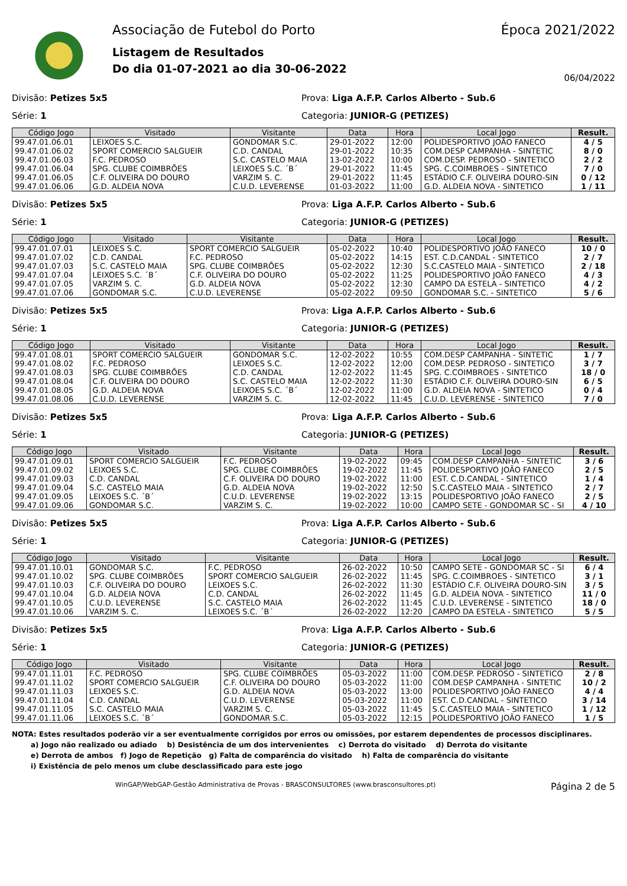Associação de Futebol do Porto
Listagem de Resultados
Do dia 01-07-2021 ao dia 30-06-2022
Época 2021/2022
06/04/2022
Divisão: Petizes 5x5 Prova: Liga A.F.P. Carlos Alberto - Sub.6
Série: 1 Categoria: JUNIOR-G (PETIZES)
| Código Jogo | Visitado | Visitante | Data | Hora | Local Jogo | Result. |
| --- | --- | --- | --- | --- | --- | --- |
| 99.47.01.06.01 | LEIXOES S.C. | GONDOMAR S.C. | 29-01-2022 | 12:00 | POLIDESPORTIVO JOÃO FANECO | 4 / 5 |
| 99.47.01.06.02 | SPORT COMERCIO SALGUEIR | C.D. CANDAL | 29-01-2022 | 10:35 | COM.DESP CAMPANHA - SINTETIC | 8 / 0 |
| 99.47.01.06.03 | F.C. PEDROSO | S.C. CASTELO MAIA | 13-02-2022 | 10:00 | COM.DESP. PEDROSO - SINTETICO | 2 / 2 |
| 99.47.01.06.04 | SPG. CLUBE COIMBRÕES | LEIXOES S.C. ´B´ | 29-01-2022 | 11:45 | SPG. C.COIMBROES - SINTETICO | 7 / 0 |
| 99.47.01.06.05 | C.F. OLIVEIRA DO DOURO | VARZIM S. C. | 29-01-2022 | 11:45 | ESTÁDIO C.F. OLIVEIRA DOURO-SIN | 0 / 12 |
| 99.47.01.06.06 | G.D. ALDEIA NOVA | C.U.D. LEVERENSE | 01-03-2022 | 11:00 | G.D. ALDEIA NOVA - SINTETICO | 1 / 11 |
Divisão: Petizes 5x5 Prova: Liga A.F.P. Carlos Alberto - Sub.6
Série: 1 Categoria: JUNIOR-G (PETIZES)
| Código Jogo | Visitado | Visitante | Data | Hora | Local Jogo | Result. |
| --- | --- | --- | --- | --- | --- | --- |
| 99.47.01.07.01 | LEIXOES S.C. | SPORT COMERCIO SALGUEIR | 05-02-2022 | 10:40 | POLIDESPORTIVO JOÃO FANECO | 10 / 0 |
| 99.47.01.07.02 | C.D. CANDAL | F.C. PEDROSO | 05-02-2022 | 14:15 | EST. C.D.CANDAL - SINTETICO | 2 / 7 |
| 99.47.01.07.03 | S.C. CASTELO MAIA | SPG. CLUBE COIMBRÕES | 05-02-2022 | 12:30 | S.C.CASTELO MAIA - SINTETICO | 2 / 18 |
| 99.47.01.07.04 | LEIXOES S.C. ´B´ | C.F. OLIVEIRA DO DOURO | 05-02-2022 | 11:25 | POLIDESPORTIVO JOÃO FANECO | 4 / 3 |
| 99.47.01.07.05 | VARZIM S. C. | G.D. ALDEIA NOVA | 05-02-2022 | 12:30 | CAMPO DA ESTELA - SINTETICO | 4 / 2 |
| 99.47.01.07.06 | GONDOMAR S.C. | C.U.D. LEVERENSE | 05-02-2022 | 09:50 | GONDOMAR S.C. - SINTETICO | 5 / 6 |
Divisão: Petizes 5x5 Prova: Liga A.F.P. Carlos Alberto - Sub.6
Série: 1 Categoria: JUNIOR-G (PETIZES)
| Código Jogo | Visitado | Visitante | Data | Hora | Local Jogo | Result. |
| --- | --- | --- | --- | --- | --- | --- |
| 99.47.01.08.01 | SPORT COMERCIO SALGUEIR | GONDOMAR S.C. | 12-02-2022 | 10:55 | COM.DESP CAMPANHA - SINTETIC | 1 / 7 |
| 99.47.01.08.02 | F.C. PEDROSO | LEIXOES S.C. | 12-02-2022 | 12:00 | COM.DESP. PEDROSO - SINTETICO | 3 / 7 |
| 99.47.01.08.03 | SPG. CLUBE COIMBRÕES | C.D. CANDAL | 12-02-2022 | 11:45 | SPG. C.COIMBROES - SINTETICO | 18 / 0 |
| 99.47.01.08.04 | C.F. OLIVEIRA DO DOURO | S.C. CASTELO MAIA | 12-02-2022 | 11:30 | ESTÁDIO C.F. OLIVEIRA DOURO-SIN | 6 / 5 |
| 99.47.01.08.05 | G.D. ALDEIA NOVA | LEIXOES S.C. ´B´ | 12-02-2022 | 11:00 | G.D. ALDEIA NOVA - SINTETICO | 0 / 4 |
| 99.47.01.08.06 | C.U.D. LEVERENSE | VARZIM S. C. | 12-02-2022 | 11:45 | C.U.D. LEVERENSE - SINTETICO | 7 / 0 |
Divisão: Petizes 5x5 Prova: Liga A.F.P. Carlos Alberto - Sub.6
Série: 1 Categoria: JUNIOR-G (PETIZES)
| Código Jogo | Visitado | Visitante | Data | Hora | Local Jogo | Result. |
| --- | --- | --- | --- | --- | --- | --- |
| 99.47.01.09.01 | SPORT COMERCIO SALGUEIR | F.C. PEDROSO | 19-02-2022 | 09:45 | COM.DESP CAMPANHA - SINTETIC | 3 / 6 |
| 99.47.01.09.02 | LEIXOES S.C. | SPG. CLUBE COIMBRÕES | 19-02-2022 | 11:45 | POLIDESPORTIVO JOÃO FANECO | 2 / 5 |
| 99.47.01.09.03 | C.D. CANDAL | C.F. OLIVEIRA DO DOURO | 19-02-2022 | 11:00 | EST. C.D.CANDAL - SINTETICO | 1 / 4 |
| 99.47.01.09.04 | S.C. CASTELO MAIA | G.D. ALDEIA NOVA | 19-02-2022 | 12:50 | S.C.CASTELO MAIA - SINTETICO | 2 / 7 |
| 99.47.01.09.05 | LEIXOES S.C. ´B´ | C.U.D. LEVERENSE | 19-02-2022 | 13:15 | POLIDESPORTIVO JOÃO FANECO | 2 / 5 |
| 99.47.01.09.06 | GONDOMAR S.C. | VARZIM S. C. | 19-02-2022 | 10:00 | CAMPO SETE - GONDOMAR SC - SI | 4 / 10 |
Divisão: Petizes 5x5 Prova: Liga A.F.P. Carlos Alberto - Sub.6
Série: 1 Categoria: JUNIOR-G (PETIZES)
| Código Jogo | Visitado | Visitante | Data | Hora | Local Jogo | Result. |
| --- | --- | --- | --- | --- | --- | --- |
| 99.47.01.10.01 | GONDOMAR S.C. | F.C. PEDROSO | 26-02-2022 | 10:50 | CAMPO SETE - GONDOMAR SC - SI | 6 / 4 |
| 99.47.01.10.02 | SPG. CLUBE COIMBRÕES | SPORT COMERCIO SALGUEIR | 26-02-2022 | 11:45 | SPG. C.COIMBROES - SINTETICO | 3 / 1 |
| 99.47.01.10.03 | C.F. OLIVEIRA DO DOURO | LEIXOES S.C. | 26-02-2022 | 11:30 | ESTÁDIO C.F. OLIVEIRA DOURO-SIN | 3 / 5 |
| 99.47.01.10.04 | G.D. ALDEIA NOVA | C.D. CANDAL | 26-02-2022 | 11:45 | G.D. ALDEIA NOVA - SINTETICO | 11 / 0 |
| 99.47.01.10.05 | C.U.D. LEVERENSE | S.C. CASTELO MAIA | 26-02-2022 | 11:45 | C.U.D. LEVERENSE - SINTETICO | 18 / 0 |
| 99.47.01.10.06 | VARZIM S. C. | LEIXOES S.C. ´B´ | 26-02-2022 | 12:20 | CAMPO DA ESTELA - SINTETICO | 5 / 5 |
Divisão: Petizes 5x5 Prova: Liga A.F.P. Carlos Alberto - Sub.6
Série: 1 Categoria: JUNIOR-G (PETIZES)
| Código Jogo | Visitado | Visitante | Data | Hora | Local Jogo | Result. |
| --- | --- | --- | --- | --- | --- | --- |
| 99.47.01.11.01 | F.C. PEDROSO | SPG. CLUBE COIMBRÕES | 05-03-2022 | 11:00 | COM.DESP. PEDROSO - SINTETICO | 2 / 8 |
| 99.47.01.11.02 | SPORT COMERCIO SALGUEIR | C.F. OLIVEIRA DO DOURO | 05-03-2022 | 11:00 | COM.DESP CAMPANHA - SINTETIC | 10 / 2 |
| 99.47.01.11.03 | LEIXOES S.C. | G.D. ALDEIA NOVA | 05-03-2022 | 13:00 | POLIDESPORTIVO JOÃO FANECO | 4 / 4 |
| 99.47.01.11.04 | C.D. CANDAL | C.U.D. LEVERENSE | 05-03-2022 | 11:00 | EST. C.D.CANDAL - SINTETICO | 3 / 14 |
| 99.47.01.11.05 | S.C. CASTELO MAIA | VARZIM S. C. | 05-03-2022 | 11:45 | S.C.CASTELO MAIA - SINTETICO | 1 / 12 |
| 99.47.01.11.06 | LEIXOES S.C. ´B´ | GONDOMAR S.C. | 05-03-2022 | 12:15 | POLIDESPORTIVO JOÃO FANECO | 1 / 5 |
NOTA: Estes resultados poderão vir a ser eventualmente corrigidos por erros ou omissões, por estarem dependentes de processos disciplinares.
a) Jogo não realizado ou adiado b) Desistência de um dos intervenientes c) Derrota do visitado d) Derrota do visitante
e) Derrota de ambos f) Jogo de Repetição g) Falta de comparência do visitado h) Falta de comparência do visitante
i) Existência de pelo menos um clube desclassificado para este jogo
WinGAP/WebGAP-Gestão Administrativa de Provas - BRASCONSULTORES (www.brasconsultores.pt) Página 2 de 5